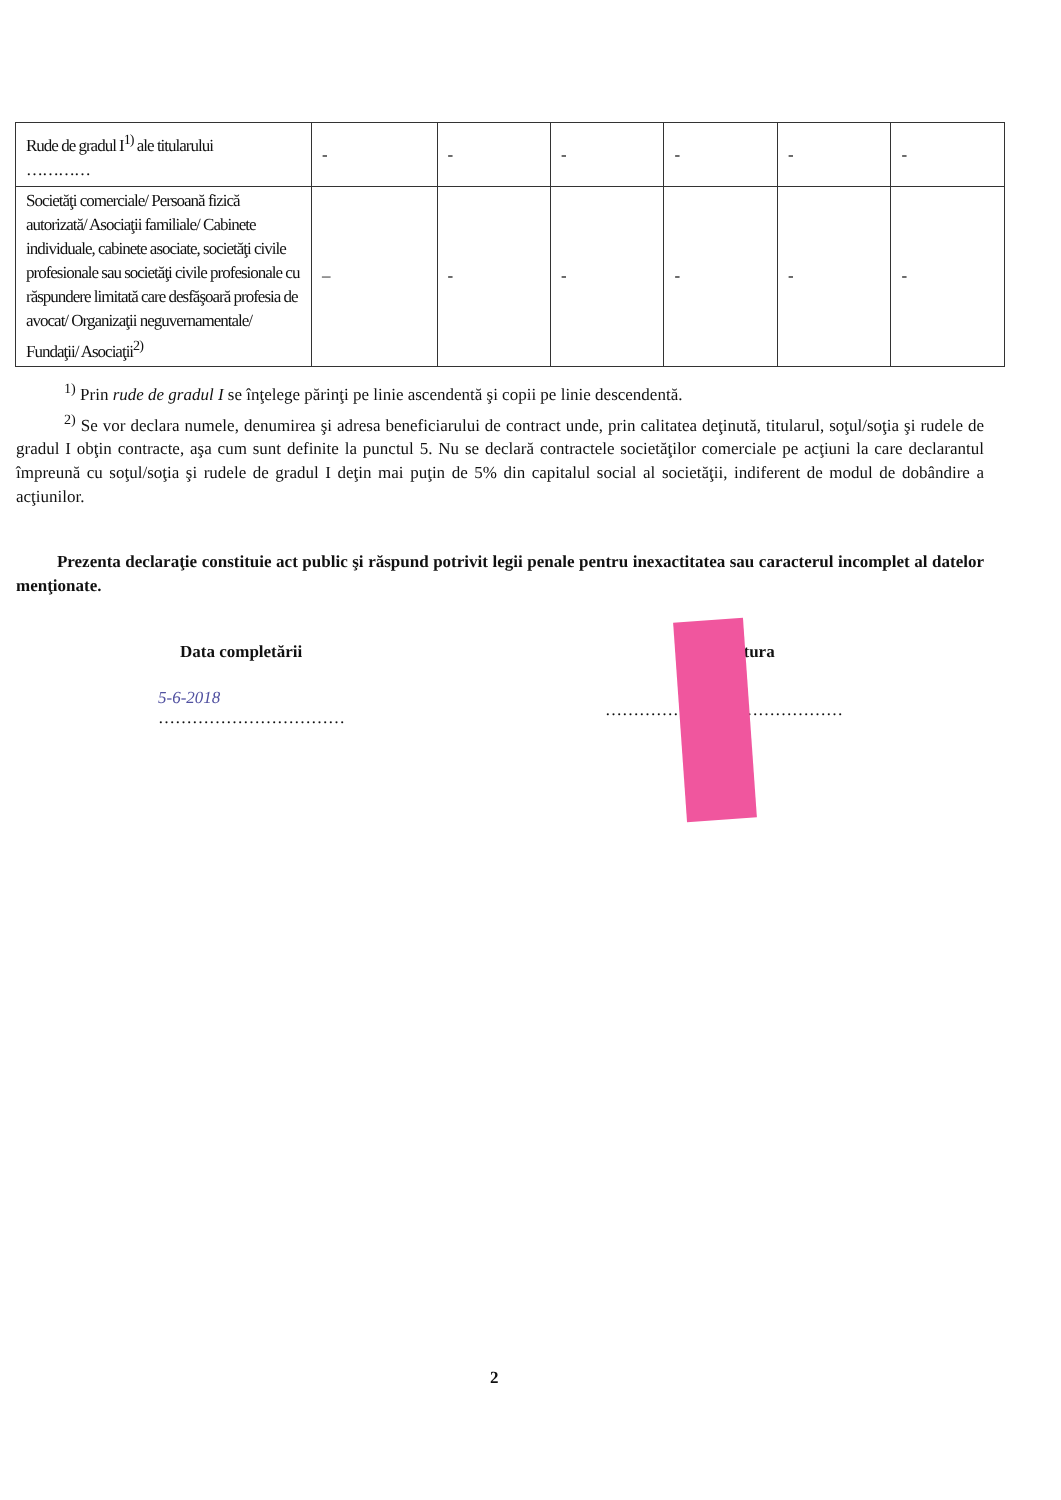| Rude de gradul I<sup>1)</sup> ale titularului ………… | - | - | - | - | - | - |
| Societăţi comerciale/ Persoană fizică autorizată/ Asociaţii familiale/ Cabinete individuale, cabinete asociate, societăţi civile profesionale sau societăţi civile profesionale cu răspundere limitată care desfăşoară profesia de avocat/ Organizaţii neguvernamentale/ Fundaţii/ Asociaţii<sup>2)</sup> | – | - | - | - | - | - |
<sup>1)</sup> Prin rude de gradul I se înţelege părinţi pe linie ascendentă şi copii pe linie descendentă.
<sup>2)</sup> Se vor declara numele, denumirea şi adresa beneficiarului de contract unde, prin calitatea deţinută, titularul, soţul/soţia şi rudele de gradul I obţin contracte, aşa cum sunt definite la punctul 5. Nu se declară contractele societăţilor comerciale pe acţiuni la care declarantul împreună cu soţul/soţia şi rudele de gradul I deţin mai puţin de 5% din capitalul social al societăţii, indiferent de modul de dobândire a acţiunilor.
Prezenta declaraţie constituie act public şi răspund potrivit legii penale pentru inexactitatea sau caracterul incomplet al datelor menţionate.
Data completării ătura
5-6-2018
……………………………
……………………………………
2